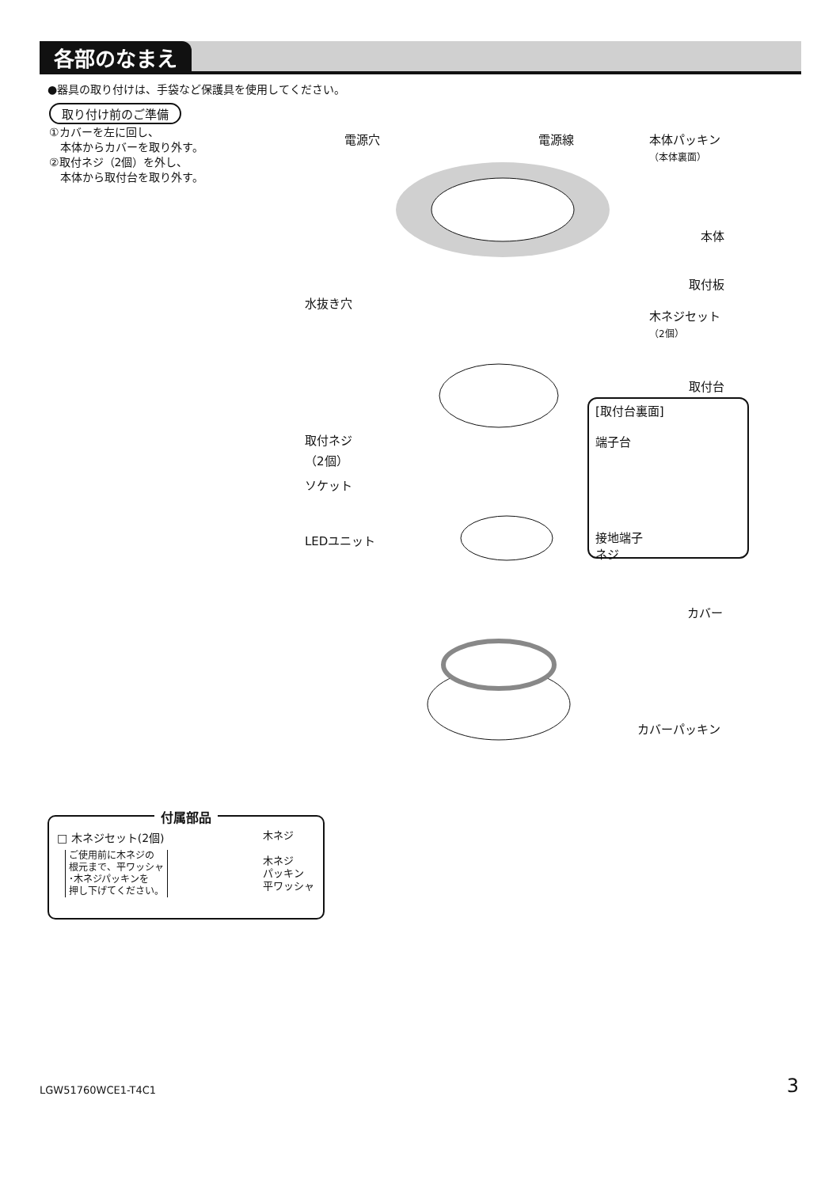各部のなまえ
●器具の取り付けは、手袋など保護具を使用してください。
取り付け前のご準備
①カバーを左に回し、
　本体からカバーを取り外す。
②取付ネジ（2個）を外し、
　本体から取付台を取り外す。
電源穴 電源線
本体パッキン
（本体裏面）
本体
取付板
水抜き穴
木ネジセット
（2個）
取付台
[取付台裏面]
端子台
接地端子
ネジ
取付ネジ
（2個）
ソケット
LEDユニット
カバー
カバーパッキン
付属部品
□ 木ネジセット(2個)
ご使用前に木ネジの
根元まで、平ワッシャ
･木ネジパッキンを
押し下げてください。
木ネジ
木ネジ
パッキン
平ワッシャ
LGW51760WCE1-T4C1 3